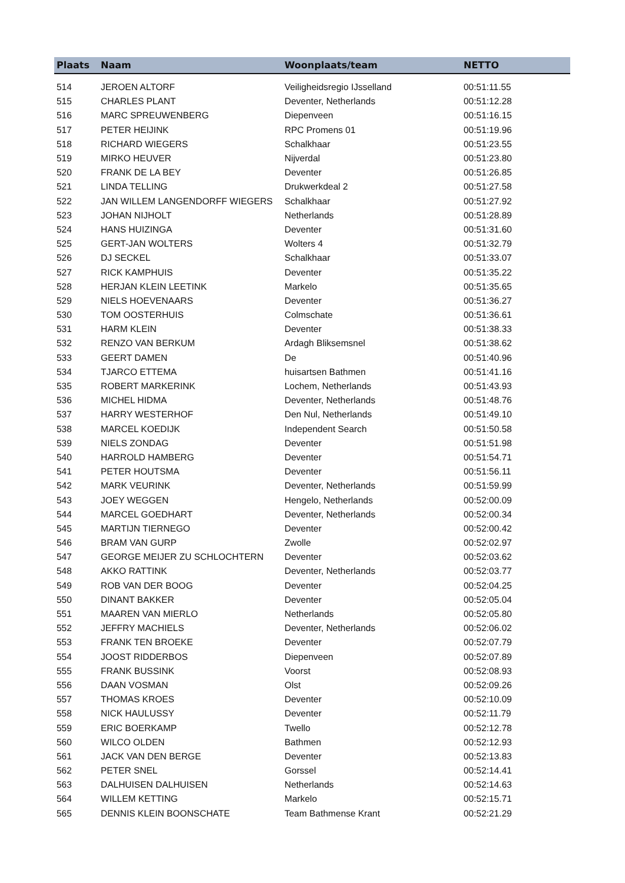| Plaats | Naam | Woonplaats/team | NETTO |
| --- | --- | --- | --- |
| 514 | JEROEN ALTORF | Veiligheidsregio IJsselland | 00:51:11.55 |
| 515 | CHARLES PLANT | Deventer, Netherlands | 00:51:12.28 |
| 516 | MARC SPREUWENBERG | Diepenveen | 00:51:16.15 |
| 517 | PETER HEIJINK | RPC Promens 01 | 00:51:19.96 |
| 518 | RICHARD WIEGERS | Schalkhaar | 00:51:23.55 |
| 519 | MIRKO HEUVER | Nijverdal | 00:51:23.80 |
| 520 | FRANK DE LA BEY | Deventer | 00:51:26.85 |
| 521 | LINDA TELLING | Drukwerkdeal 2 | 00:51:27.58 |
| 522 | JAN WILLEM LANGENDORFF WIEGERS | Schalkhaar | 00:51:27.92 |
| 523 | JOHAN NIJHOLT | Netherlands | 00:51:28.89 |
| 524 | HANS HUIZINGA | Deventer | 00:51:31.60 |
| 525 | GERT-JAN WOLTERS | Wolters 4 | 00:51:32.79 |
| 526 | DJ SECKEL | Schalkhaar | 00:51:33.07 |
| 527 | RICK KAMPHUIS | Deventer | 00:51:35.22 |
| 528 | HERJAN KLEIN LEETINK | Markelo | 00:51:35.65 |
| 529 | NIELS HOEVENAARS | Deventer | 00:51:36.27 |
| 530 | TOM OOSTERHUIS | Colmschate | 00:51:36.61 |
| 531 | HARM KLEIN | Deventer | 00:51:38.33 |
| 532 | RENZO VAN BERKUM | Ardagh Bliksemsnel | 00:51:38.62 |
| 533 | GEERT DAMEN | De | 00:51:40.96 |
| 534 | TJARCO ETTEMA | huisartsen Bathmen | 00:51:41.16 |
| 535 | ROBERT MARKERINK | Lochem, Netherlands | 00:51:43.93 |
| 536 | MICHEL HIDMA | Deventer, Netherlands | 00:51:48.76 |
| 537 | HARRY WESTERHOF | Den Nul, Netherlands | 00:51:49.10 |
| 538 | MARCEL KOEDIJK | Independent Search | 00:51:50.58 |
| 539 | NIELS ZONDAG | Deventer | 00:51:51.98 |
| 540 | HARROLD HAMBERG | Deventer | 00:51:54.71 |
| 541 | PETER HOUTSMA | Deventer | 00:51:56.11 |
| 542 | MARK VEURINK | Deventer, Netherlands | 00:51:59.99 |
| 543 | JOEY WEGGEN | Hengelo, Netherlands | 00:52:00.09 |
| 544 | MARCEL GOEDHART | Deventer, Netherlands | 00:52:00.34 |
| 545 | MARTIJN TIERNEGO | Deventer | 00:52:00.42 |
| 546 | BRAM VAN GURP | Zwolle | 00:52:02.97 |
| 547 | GEORGE MEIJER ZU SCHLOCHTERN | Deventer | 00:52:03.62 |
| 548 | AKKO RATTINK | Deventer, Netherlands | 00:52:03.77 |
| 549 | ROB VAN DER BOOG | Deventer | 00:52:04.25 |
| 550 | DINANT BAKKER | Deventer | 00:52:05.04 |
| 551 | MAAREN VAN MIERLO | Netherlands | 00:52:05.80 |
| 552 | JEFFRY MACHIELS | Deventer, Netherlands | 00:52:06.02 |
| 553 | FRANK TEN BROEKE | Deventer | 00:52:07.79 |
| 554 | JOOST RIDDERBOS | Diepenveen | 00:52:07.89 |
| 555 | FRANK BUSSINK | Voorst | 00:52:08.93 |
| 556 | DAAN VOSMAN | Olst | 00:52:09.26 |
| 557 | THOMAS KROES | Deventer | 00:52:10.09 |
| 558 | NICK HAULUSSY | Deventer | 00:52:11.79 |
| 559 | ERIC BOERKAMP | Twello | 00:52:12.78 |
| 560 | WILCO OLDEN | Bathmen | 00:52:12.93 |
| 561 | JACK VAN DEN BERGE | Deventer | 00:52:13.83 |
| 562 | PETER SNEL | Gorssel | 00:52:14.41 |
| 563 | DALHUISEN DALHUISEN | Netherlands | 00:52:14.63 |
| 564 | WILLEM KETTING | Markelo | 00:52:15.71 |
| 565 | DENNIS KLEIN BOONSCHATE | Team Bathmense Krant | 00:52:21.29 |